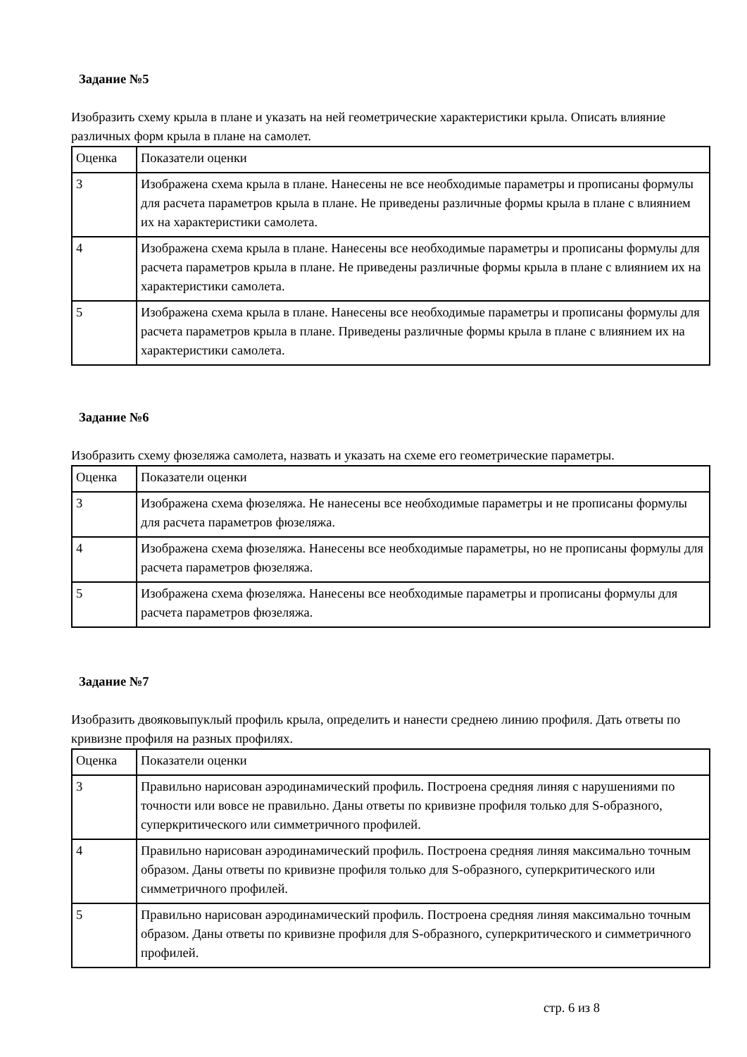Задание №5
Изобразить схему крыла в плане и указать на ней геометрические характеристики крыла. Описать влияние различных форм крыла в плане на самолет.
| Оценка | Показатели оценки |
| 3 | Изображена схема крыла в плане. Нанесены не все необходимые параметры и прописаны формулы для расчета параметров крыла в плане. Не приведены различные формы крыла в плане с влиянием их на характеристики самолета. |
| 4 | Изображена схема крыла в плане. Нанесены все необходимые параметры и прописаны формулы для расчета параметров крыла в плане. Не приведены различные формы крыла в плане с влиянием их на характеристики самолета. |
| 5 | Изображена схема крыла в плане. Нанесены все необходимые параметры и прописаны формулы для расчета параметров крыла в плане. Приведены различные формы крыла в плане с влиянием их на характеристики самолета. |
Задание №6
Изобразить схему фюзеляжа самолета, назвать и указать на схеме его геометрические параметры.
| Оценка | Показатели оценки |
| 3 | Изображена схема фюзеляжа. Не нанесены все необходимые параметры и не прописаны формулы для расчета параметров фюзеляжа. |
| 4 | Изображена схема фюзеляжа. Нанесены все необходимые параметры, но не прописаны формулы для расчета параметров фюзеляжа. |
| 5 | Изображена схема фюзеляжа. Нанесены все необходимые параметры и прописаны формулы для расчета параметров фюзеляжа. |
Задание №7
Изобразить двояковыпуклый профиль крыла, определить и нанести среднею линию профиля. Дать ответы по кривизне профиля на разных профилях.
| Оценка | Показатели оценки |
| 3 | Правильно нарисован аэродинамический профиль. Построена средняя линяя с нарушениями по точности или вовсе не правильно. Даны ответы по кривизне профиля только для S-образного, суперкритического или симметричного профилей. |
| 4 | Правильно нарисован аэродинамический профиль. Построена средняя линяя максимально точным образом. Даны ответы по кривизне профиля только для S-образного, суперкритического или симметричного профилей. |
| 5 | Правильно нарисован аэродинамический профиль. Построена средняя линяя максимально точным образом. Даны ответы по кривизне профиля для S-образного, суперкритического и симметричного профилей. |
стр. 6 из 8